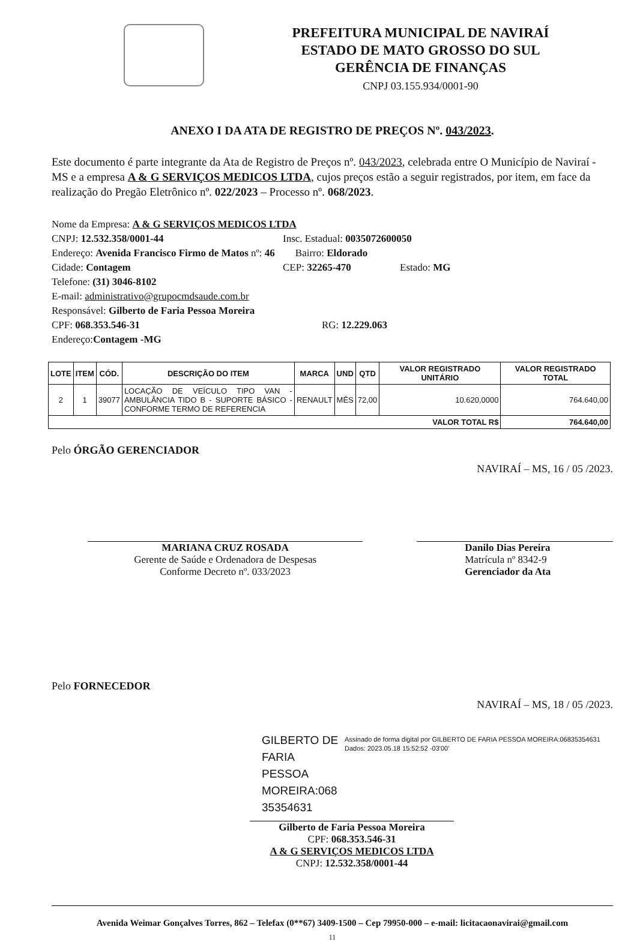PREFEITURA MUNICIPAL DE NAVIRAÍ
ESTADO DE MATO GROSSO DO SUL
GERÊNCIA DE FINANÇAS
CNPJ 03.155.934/0001-90
ANEXO I DA ATA DE REGISTRO DE PREÇOS Nº. 043/2023.
Este documento é parte integrante da Ata de Registro de Preços nº. 043/2023, celebrada entre O Município de Naviraí - MS e a empresa A & G SERVIÇOS MEDICOS LTDA, cujos preços estão a seguir registrados, por item, em face da realização do Pregão Eletrônico nº. 022/2023 – Processo nº. 068/2023.
Nome da Empresa: A & G SERVIÇOS MEDICOS LTDA
CNPJ: 12.532.358/0001-44 Insc. Estadual: 0035072600050
Endereço: Avenida Francisco Firmo de Matos nº: 46 Bairro: Eldorado
Cidade: Contagem CEP: 32265-470 Estado: MG
Telefone: (31) 3046-8102
E-mail: administrativo@grupocmdsaude.com.br
Responsável: Gilberto de Faria Pessoa Moreira
CPF: 068.353.546-31 RG: 12.229.063
Endereço:Contagem -MG
| LOTE | ITEM | CÓD. | DESCRIÇÃO DO ITEM | MARCA | UND | QTD | VALOR REGISTRADO UNITÁRIO | VALOR REGISTRADO TOTAL |
| --- | --- | --- | --- | --- | --- | --- | --- | --- |
| 2 | 1 | 39077 | LOCAÇÃO DE VEÍCULO TIPO VAN - AMBULÂNCIA TIDO B - SUPORTE BÁSICO - CONFORME TERMO DE REFERENCIA | RENAULT | MÊS | 72,00 | 10.620,0000 | 764.640,00 |
| VALOR TOTAL R$ | | | | | | | | 764.640,00 |
Pelo ÓRGÃO GERENCIADOR
NAVIRAÍ – MS, 16 / 05 /2023.
MARIANA CRUZ ROSADA
Gerente de Saúde e Ordenadora de Despesas
Conforme Decreto nº. 033/2023
Danilo Dias Pereira
Matrícula nº 8342-9
Gerenciador da Ata
Pelo FORNECEDOR
NAVIRAÍ – MS, 18 / 05 /2023.
GILBERTO DE FARIA PESSOA MOREIRA:068 35354631
Assinado de forma digital por GILBERTO DE FARIA PESSOA MOREIRA:06835354631
Dados: 2023.05.18 15:52:52 -03'00'
Gilberto de Faria Pessoa Moreira
CPF: 068.353.546-31
A & G SERVIÇOS MEDICOS LTDA
CNPJ: 12.532.358/0001-44
Avenida Weimar Gonçalves Torres, 862 – Telefax (0**67) 3409-1500 – Cep 79950-000 – e-mail: licitacaonavirai@gmail.com
11